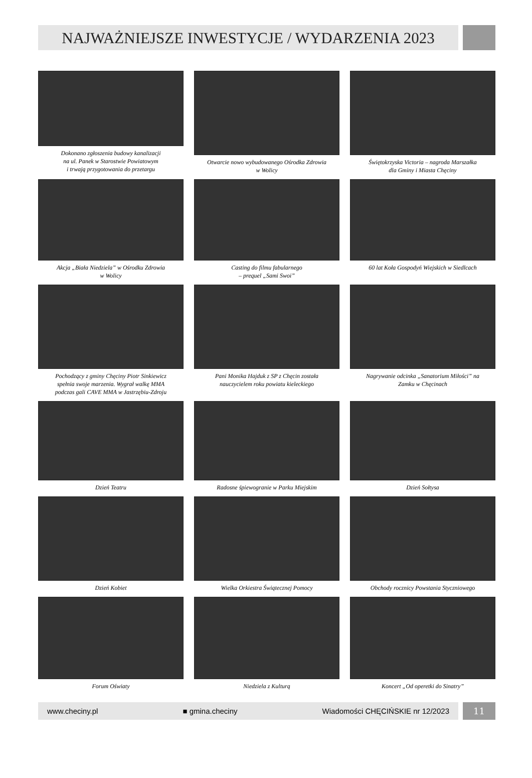NAJWAŻNIEJSZE INWESTYCJE / WYDARZENIA 2023
Dokonano zgłoszenia budowy kanalizacji
na ul. Panek w Starostwie Powiatowym
i trwają przygotowania do przetargu
Otwarcie nowo wybudowanego Ośrodka Zdrowia
w Wolicy
Świętokrzyska Victoria – nagroda Marszałka
dla Gminy i Miasta Chęciny
Akcja „Biała Niedziela” w Ośrodku Zdrowia
w Wolicy
Casting do filmu fabularnego
– prequel „Sami Swoi”
60 lat Koła Gospodyń Wiejskich w Siedlcach
Pochodzący z gminy Chęciny Piotr Sinkiewicz
spełnia swoje marzenia. Wygrał walkę MMA
podczas gali CAVE MMA w Jastrzębiu-Zdroju
Pani Monika Hajduk z SP z Chęcin została
nauczycielem roku powiatu kieleckiego
Nagrywanie odcinka „Sanatorium Miłości” na
Zamku w Chęcinach
Dzień Teatru
Radosne śpiewogranie w Parku Miejskim
Dzień Sołtysa
Dzień Kobiet
Wielka Orkiestra Świątecznej Pomocy
Obchody rocznicy Powstania Styczniowego
Forum Oświaty
Niedziela z Kulturą
Koncert „Od operetki do Sinatry”
www.checiny.pl ■ gmina.checiny Wiadomości CHĘCIŃSKIE nr 12/2023
11